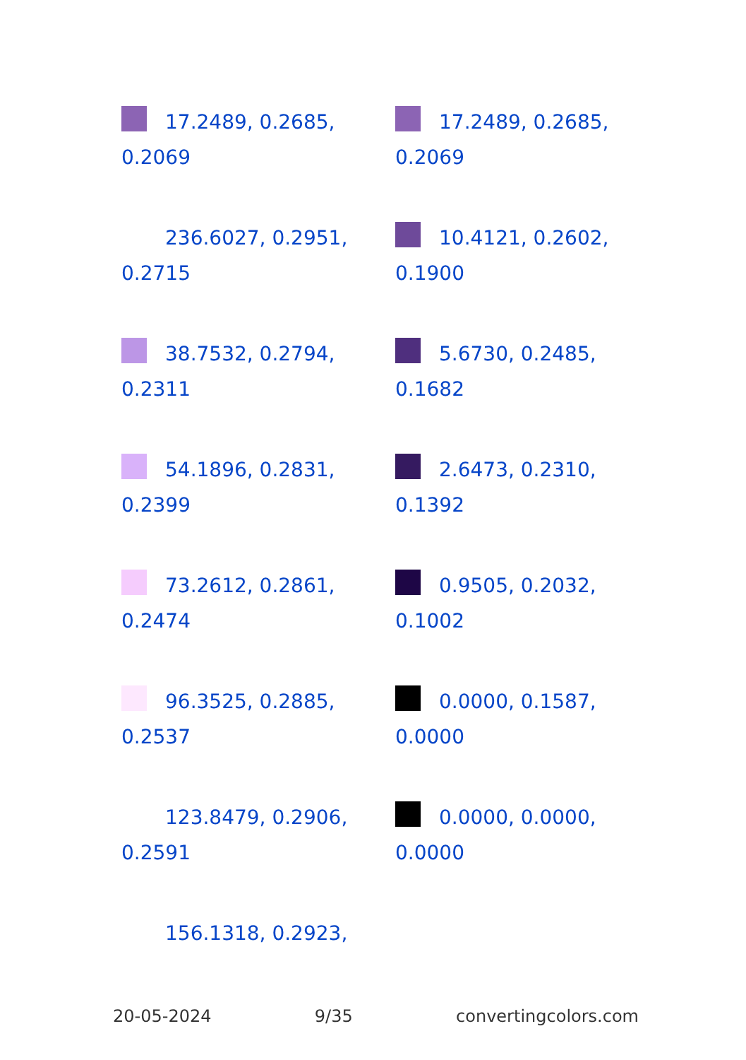17.2489, 0.2685, 0.2069
17.2489, 0.2685, 0.2069
236.6027, 0.2951, 0.2715
10.4121, 0.2602, 0.1900
38.7532, 0.2794, 0.2311
5.6730, 0.2485, 0.1682
54.1896, 0.2831, 0.2399
2.6473, 0.2310, 0.1392
73.2612, 0.2861, 0.2474
0.9505, 0.2032, 0.1002
96.3525, 0.2885, 0.2537
0.0000, 0.1587, 0.0000
123.8479, 0.2906, 0.2591
0.0000, 0.0000, 0.0000
156.1318, 0.2923,
20-05-2024 9/35 convertingcolors.com